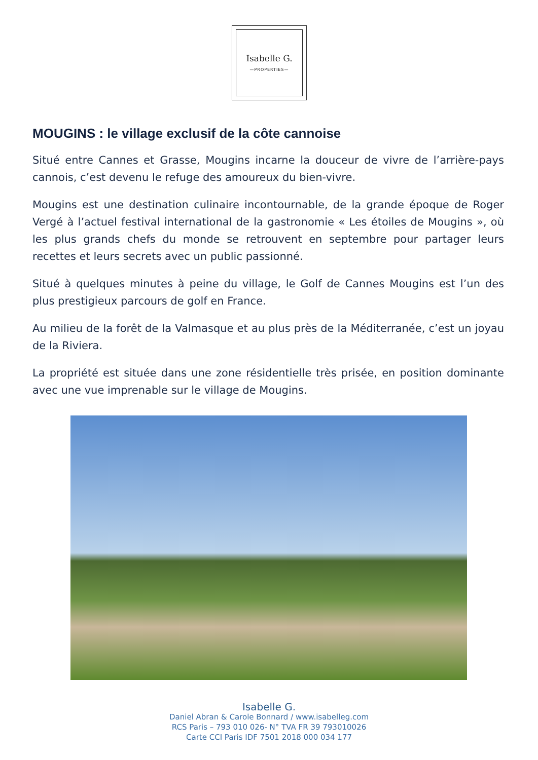Isabelle G.
—PROPERTIES—
MOUGINS : le village exclusif de la côte cannoise
Situé entre Cannes et Grasse, Mougins incarne la douceur de vivre de l’arrière-pays cannois, c’est devenu le refuge des amoureux du bien-vivre.
Mougins est une destination culinaire incontournable, de la grande époque de Roger Vergé à l’actuel festival international de la gastronomie « Les étoiles de Mougins », où les plus grands chefs du monde se retrouvent en septembre pour partager leurs recettes et leurs secrets avec un public passionné.
Situé à quelques minutes à peine du village, le Golf de Cannes Mougins est l’un des plus prestigieux parcours de golf en France.
Au milieu de la forêt de la Valmasque et au plus près de la Méditerranée, c’est un joyau de la Riviera.
La propriété est située dans une zone résidentielle très prisée, en position dominante avec une vue imprenable sur le village de Mougins.
Isabelle G.
Daniel Abran & Carole Bonnard / www.isabelleg.com
RCS Paris – 793 010 026- N° TVA FR 39 793010026
Carte CCI Paris IDF 7501 2018 000 034 177